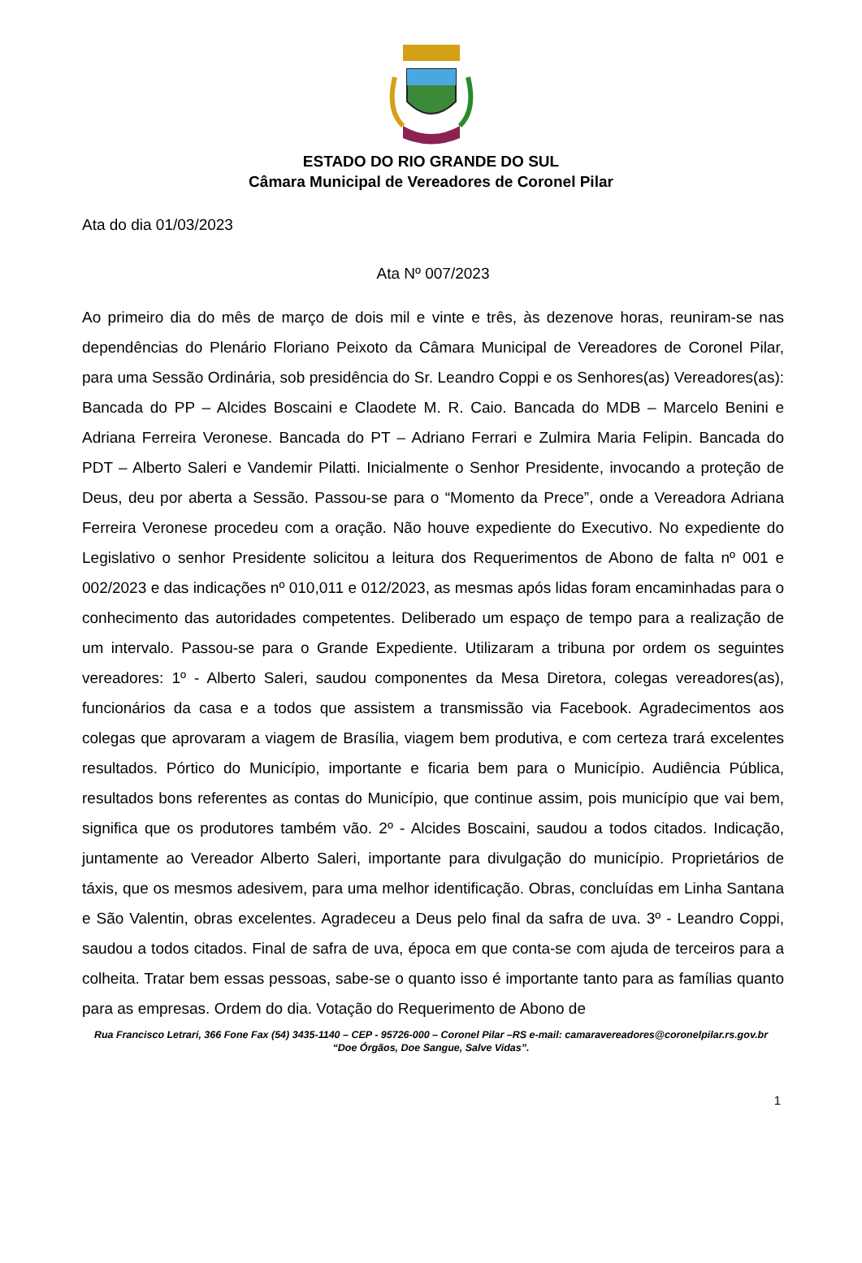ESTADO DO RIO GRANDE DO SUL
Câmara Municipal de Vereadores de Coronel Pilar
Ata do dia 01/03/2023
Ata Nº 007/2023
Ao primeiro dia do mês de março de dois mil e vinte e três, às dezenove horas, reuniram-se nas dependências do Plenário Floriano Peixoto da Câmara Municipal de Vereadores de Coronel Pilar, para uma Sessão Ordinária, sob presidência do Sr. Leandro Coppi e os Senhores(as) Vereadores(as): Bancada do PP – Alcides Boscaini e Claodete M. R. Caio. Bancada do MDB – Marcelo Benini e Adriana Ferreira Veronese. Bancada do PT – Adriano Ferrari e Zulmira Maria Felipin. Bancada do PDT – Alberto Saleri e Vandemir Pilatti. Inicialmente o Senhor Presidente, invocando a proteção de Deus, deu por aberta a Sessão. Passou-se para o “Momento da Prece”, onde a Vereadora Adriana Ferreira Veronese procedeu com a oração. Não houve expediente do Executivo. No expediente do Legislativo o senhor Presidente solicitou a leitura dos Requerimentos de Abono de falta nº 001 e 002/2023 e das indicações nº 010,011 e 012/2023, as mesmas após lidas foram encaminhadas para o conhecimento das autoridades competentes. Deliberado um espaço de tempo para a realização de um intervalo. Passou-se para o Grande Expediente. Utilizaram a tribuna por ordem os seguintes vereadores: 1º - Alberto Saleri, saudou componentes da Mesa Diretora, colegas vereadores(as), funcionários da casa e a todos que assistem a transmissão via Facebook. Agradecimentos aos colegas que aprovaram a viagem de Brasília, viagem bem produtiva, e com certeza trará excelentes resultados. Pórtico do Município, importante e ficaria bem para o Município. Audiência Pública, resultados bons referentes as contas do Município, que continue assim, pois município que vai bem, significa que os produtores também vão. 2º - Alcides Boscaini, saudou a todos citados. Indicação, juntamente ao Vereador Alberto Saleri, importante para divulgação do município. Proprietários de táxis, que os mesmos adesivem, para uma melhor identificação. Obras, concluídas em Linha Santana e São Valentin, obras excelentes. Agradeceu a Deus pelo final da safra de uva. 3º - Leandro Coppi, saudou a todos citados. Final de safra de uva, época em que conta-se com ajuda de terceiros para a colheita. Tratar bem essas pessoas, sabe-se o quanto isso é importante tanto para as famílias quanto para as empresas. Ordem do dia. Votação do Requerimento de Abono de
Rua Francisco Letrari, 366 Fone Fax (54) 3435-1140 – CEP - 95726-000 – Coronel Pilar –RS e-mail: camaravereadores@coronelpilar.rs.gov.br
“Doe Órgãos, Doe Sangue, Salve Vidas”.
1